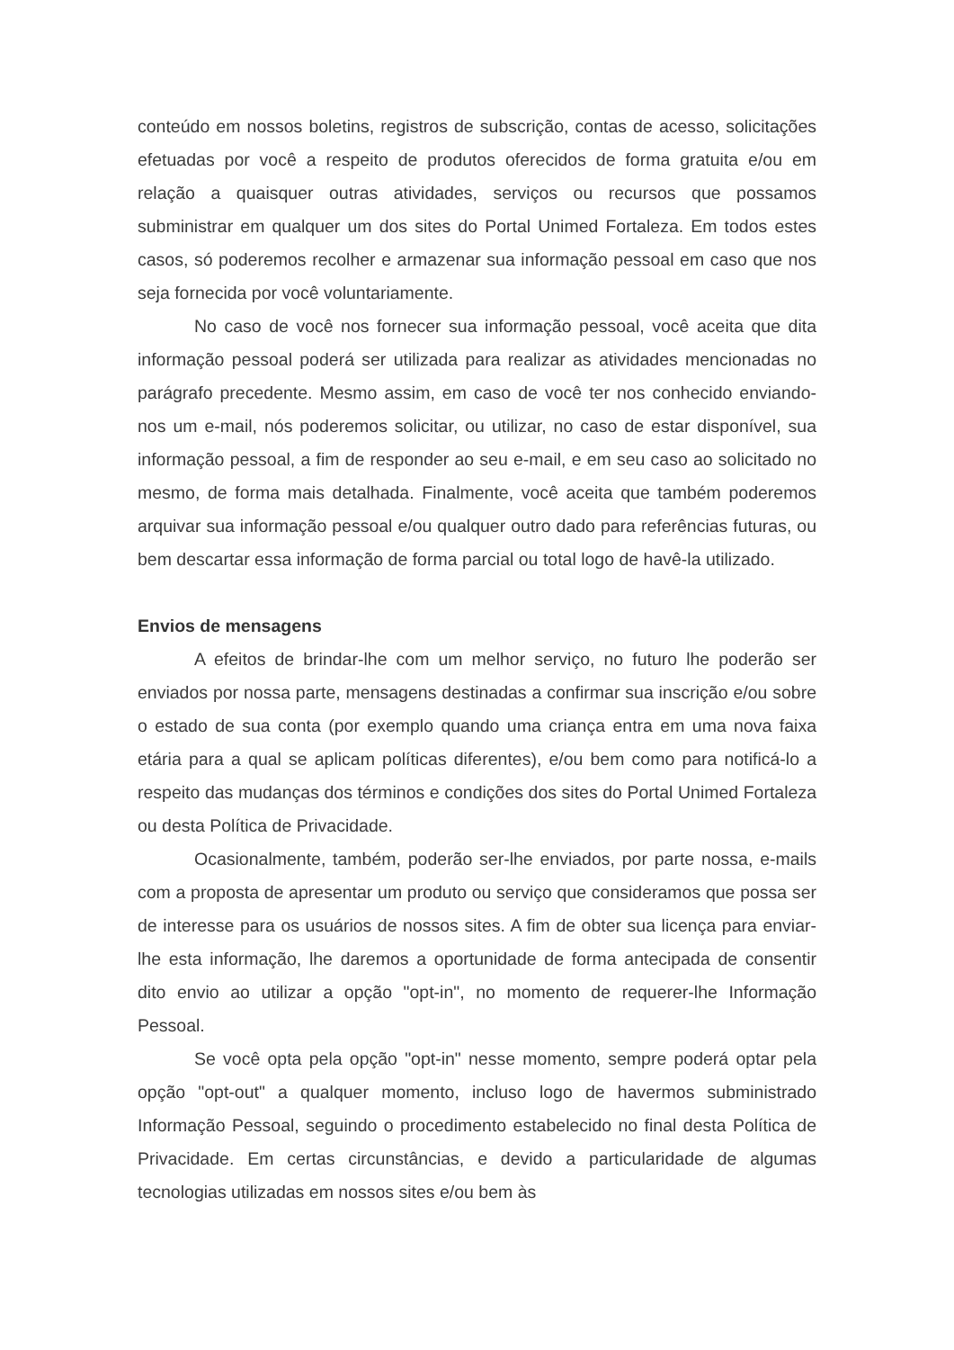conteúdo em nossos boletins, registros de subscrição, contas de acesso, solicitações efetuadas por você a respeito de produtos oferecidos de forma gratuita e/ou em relação a quaisquer outras atividades, serviços ou recursos que possamos subministrar em qualquer um dos sites do Portal Unimed Fortaleza. Em todos estes casos, só poderemos recolher e armazenar sua informação pessoal em caso que nos seja fornecida por você voluntariamente.
No caso de você nos fornecer sua informação pessoal, você aceita que dita informação pessoal poderá ser utilizada para realizar as atividades mencionadas no parágrafo precedente. Mesmo assim, em caso de você ter nos conhecido enviando-nos um e-mail, nós poderemos solicitar, ou utilizar, no caso de estar disponível, sua informação pessoal, a fim de responder ao seu e-mail, e em seu caso ao solicitado no mesmo, de forma mais detalhada. Finalmente, você aceita que também poderemos arquivar sua informação pessoal e/ou qualquer outro dado para referências futuras, ou bem descartar essa informação de forma parcial ou total logo de havê-la utilizado.
Envios de mensagens
A efeitos de brindar-lhe com um melhor serviço, no futuro lhe poderão ser enviados por nossa parte, mensagens destinadas a confirmar sua inscrição e/ou sobre o estado de sua conta (por exemplo quando uma criança entra em uma nova faixa etária para a qual se aplicam políticas diferentes), e/ou bem como para notificá-lo a respeito das mudanças dos términos e condições dos sites do Portal Unimed Fortaleza ou desta Política de Privacidade.
Ocasionalmente, também, poderão ser-lhe enviados, por parte nossa, e-mails com a proposta de apresentar um produto ou serviço que consideramos que possa ser de interesse para os usuários de nossos sites. A fim de obter sua licença para enviar-lhe esta informação, lhe daremos a oportunidade de forma antecipada de consentir dito envio ao utilizar a opção "opt-in", no momento de requerer-lhe Informação Pessoal.
Se você opta pela opção "opt-in" nesse momento, sempre poderá optar pela opção "opt-out" a qualquer momento, incluso logo de havermos subministrado Informação Pessoal, seguindo o procedimento estabelecido no final desta Política de Privacidade. Em certas circunstâncias, e devido a particularidade de algumas tecnologias utilizadas em nossos sites e/ou bem às